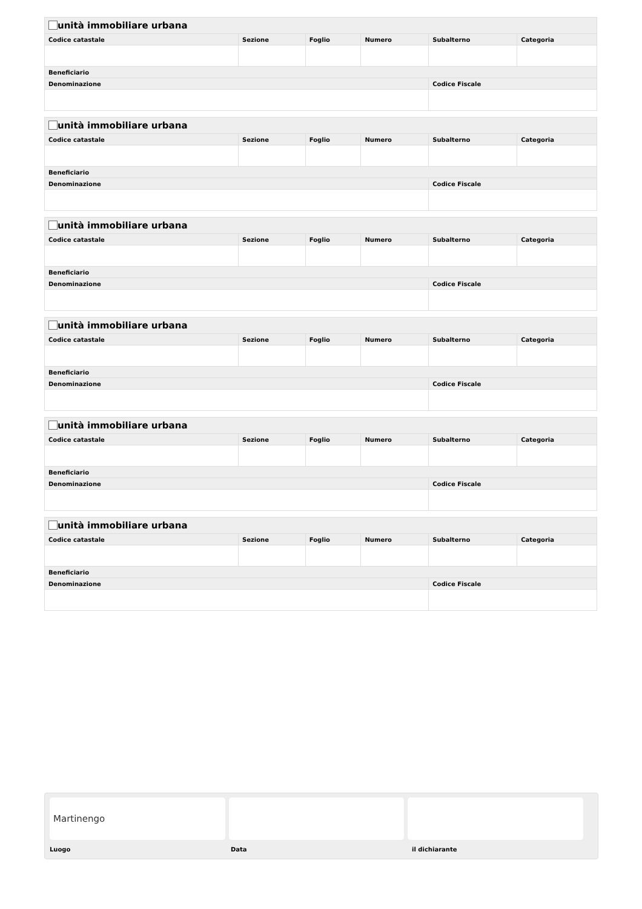| unità immobiliare urbana | | | | | |
| --- | --- | --- | --- | --- | --- |
| Codice catastale | Sezione | Foglio | Numero | Subalterno | Categoria |
| Beneficiario | | | | | |
| Denominazione | | | | Codice Fiscale | |
| unità immobiliare urbana | | | | | |
| --- | --- | --- | --- | --- | --- |
| Codice catastale | Sezione | Foglio | Numero | Subalterno | Categoria |
| Beneficiario | | | | | |
| Denominazione | | | | Codice Fiscale | |
| unità immobiliare urbana | | | | | |
| --- | --- | --- | --- | --- | --- |
| Codice catastale | Sezione | Foglio | Numero | Subalterno | Categoria |
| Beneficiario | | | | | |
| Denominazione | | | | Codice Fiscale | |
| unità immobiliare urbana | | | | | |
| --- | --- | --- | --- | --- | --- |
| Codice catastale | Sezione | Foglio | Numero | Subalterno | Categoria |
| Beneficiario | | | | | |
| Denominazione | | | | Codice Fiscale | |
| unità immobiliare urbana | | | | | |
| --- | --- | --- | --- | --- | --- |
| Codice catastale | Sezione | Foglio | Numero | Subalterno | Categoria |
| Beneficiario | | | | | |
| Denominazione | | | | Codice Fiscale | |
| unità immobiliare urbana | | | | | |
| --- | --- | --- | --- | --- | --- |
| Codice catastale | Sezione | Foglio | Numero | Subalterno | Categoria |
| Beneficiario | | | | | |
| Denominazione | | | | Codice Fiscale | |
Martinengo
Luogo Data il dichiarante